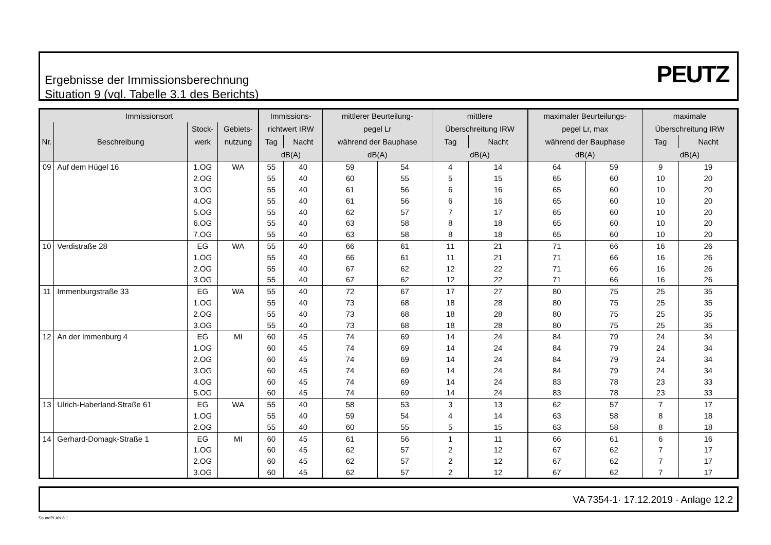Ergebnisse der Immissionsberechnung
Situation 9 (vgl. Tabelle 3.1 des Berichts)
PEUTZ
| Immissionsort | | | | Immissions- | | mittlerer Beurteilung- | | mittlere | | maximaler Beurteilungs- | | maximale | |
| --- | --- | --- | --- | --- | --- | --- | --- | --- | --- | --- | --- | --- | --- |
| | | Stock- | Gebiets- | richtwert IRW | | pegel Lr | | Überschreitung IRW | | pegel Lr, max | | Überschreitung IRW | |
| Nr. | Beschreibung | werk | nutzung | Tag | Nacht | während der Bauphase | | Tag | Nacht | während der Bauphase | | Tag | Nacht |
| | | | | dB(A) | | dB(A) | | dB(A) | | dB(A) | | dB(A) | |
| 09 | Auf dem Hügel 16 | 1.OG | WA | 55 | 40 | 59 | 54 | 4 | 14 | 64 | 59 | 9 | 19 |
| | | 2.OG | | 55 | 40 | 60 | 55 | 5 | 15 | 65 | 60 | 10 | 20 |
| | | 3.OG | | 55 | 40 | 61 | 56 | 6 | 16 | 65 | 60 | 10 | 20 |
| | | 4.OG | | 55 | 40 | 61 | 56 | 6 | 16 | 65 | 60 | 10 | 20 |
| | | 5.OG | | 55 | 40 | 62 | 57 | 7 | 17 | 65 | 60 | 10 | 20 |
| | | 6.OG | | 55 | 40 | 63 | 58 | 8 | 18 | 65 | 60 | 10 | 20 |
| | | 7.OG | | 55 | 40 | 63 | 58 | 8 | 18 | 65 | 60 | 10 | 20 |
| 10 | Verdistraße 28 | EG | WA | 55 | 40 | 66 | 61 | 11 | 21 | 71 | 66 | 16 | 26 |
| | | 1.OG | | 55 | 40 | 66 | 61 | 11 | 21 | 71 | 66 | 16 | 26 |
| | | 2.OG | | 55 | 40 | 67 | 62 | 12 | 22 | 71 | 66 | 16 | 26 |
| | | 3.OG | | 55 | 40 | 67 | 62 | 12 | 22 | 71 | 66 | 16 | 26 |
| 11 | Immenburgstraße 33 | EG | WA | 55 | 40 | 72 | 67 | 17 | 27 | 80 | 75 | 25 | 35 |
| | | 1.OG | | 55 | 40 | 73 | 68 | 18 | 28 | 80 | 75 | 25 | 35 |
| | | 2.OG | | 55 | 40 | 73 | 68 | 18 | 28 | 80 | 75 | 25 | 35 |
| | | 3.OG | | 55 | 40 | 73 | 68 | 18 | 28 | 80 | 75 | 25 | 35 |
| 12 | An der Immenburg 4 | EG | MI | 60 | 45 | 74 | 69 | 14 | 24 | 84 | 79 | 24 | 34 |
| | | 1.OG | | 60 | 45 | 74 | 69 | 14 | 24 | 84 | 79 | 24 | 34 |
| | | 2.OG | | 60 | 45 | 74 | 69 | 14 | 24 | 84 | 79 | 24 | 34 |
| | | 3.OG | | 60 | 45 | 74 | 69 | 14 | 24 | 84 | 79 | 24 | 34 |
| | | 4.OG | | 60 | 45 | 74 | 69 | 14 | 24 | 83 | 78 | 23 | 33 |
| | | 5.OG | | 60 | 45 | 74 | 69 | 14 | 24 | 83 | 78 | 23 | 33 |
| 13 | Ulrich-Haberland-Straße 61 | EG | WA | 55 | 40 | 58 | 53 | 3 | 13 | 62 | 57 | 7 | 17 |
| | | 1.OG | | 55 | 40 | 59 | 54 | 4 | 14 | 63 | 58 | 8 | 18 |
| | | 2.OG | | 55 | 40 | 60 | 55 | 5 | 15 | 63 | 58 | 8 | 18 |
| 14 | Gerhard-Domagk-Straße 1 | EG | MI | 60 | 45 | 61 | 56 | 1 | 11 | 66 | 61 | 6 | 16 |
| | | 1.OG | | 60 | 45 | 62 | 57 | 2 | 12 | 67 | 62 | 7 | 17 |
| | | 2.OG | | 60 | 45 | 62 | 57 | 2 | 12 | 67 | 62 | 7 | 17 |
| | | 3.OG | | 60 | 45 | 62 | 57 | 2 | 12 | 67 | 62 | 7 | 17 |
VA 7354-1· 17.12.2019 · Anlage 12.2
SoundPLAN 8.1